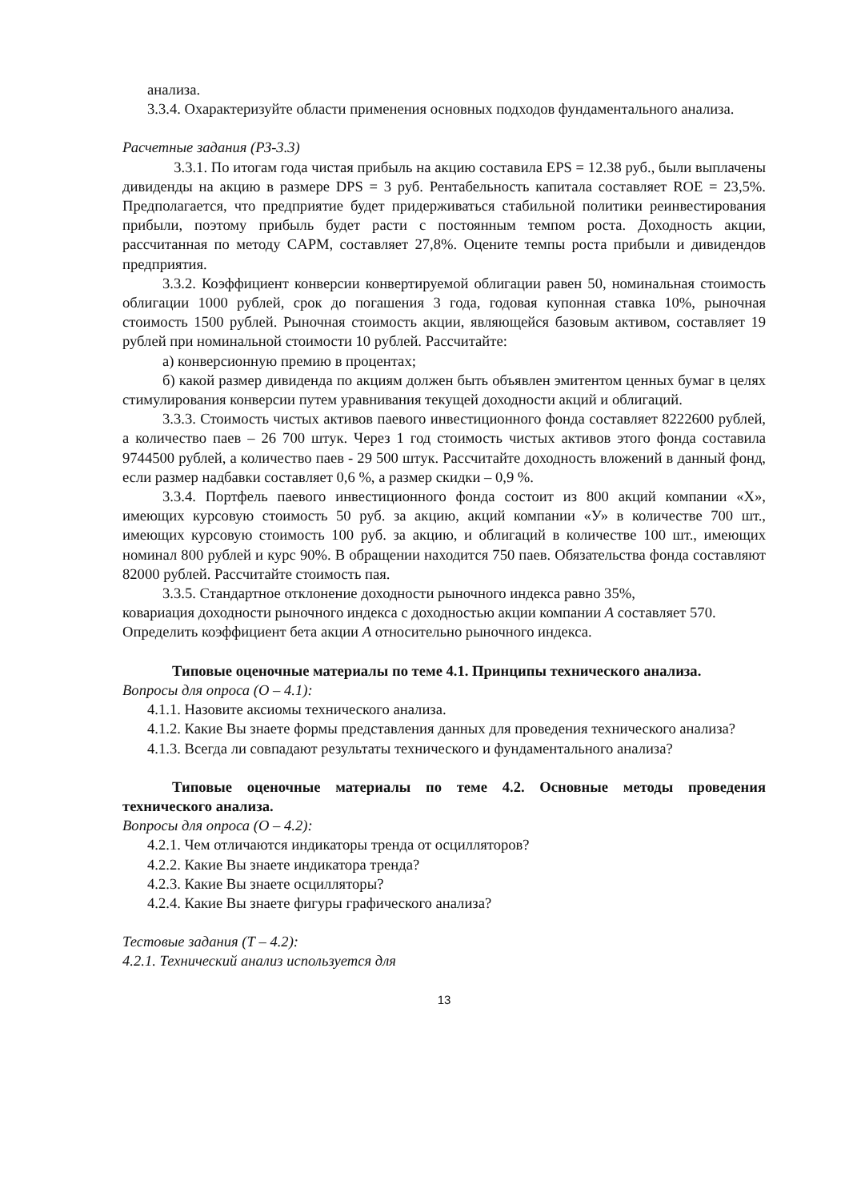анализа.
3.3.4. Охарактеризуйте области применения основных подходов фундаментального анализа.
Расчетные задания (РЗ-3.3)
3.3.1. По итогам года чистая прибыль на акцию составила EPS = 12.38 руб., были выплачены дивиденды на акцию в размере DPS = 3 руб. Рентабельность капитала составляет ROE = 23,5%. Предполагается, что предприятие будет придерживаться стабильной политики реинвестирования прибыли, поэтому прибыль будет расти с постоянным темпом роста. Доходность акции, рассчитанная по методу CAPM, составляет 27,8%. Оцените темпы роста прибыли и дивидендов предприятия.
3.3.2. Коэффициент конверсии конвертируемой облигации равен 50, номинальная стоимость облигации 1000 рублей, срок до погашения 3 года, годовая купонная ставка 10%, рыночная стоимость 1500 рублей. Рыночная стоимость акции, являющейся базовым активом, составляет 19 рублей при номинальной стоимости 10 рублей. Рассчитайте:
а) конверсионную премию в процентах;
б) какой размер дивиденда по акциям должен быть объявлен эмитентом ценных бумаг в целях стимулирования конверсии путем уравнивания текущей доходности акций и облигаций.
3.3.3. Стоимость чистых активов паевого инвестиционного фонда составляет 8222600 рублей, а количество паев – 26 700 штук. Через 1 год стоимость чистых активов этого фонда составила 9744500 рублей, а количество паев - 29 500 штук. Рассчитайте доходность вложений в данный фонд, если размер надбавки составляет 0,6 %, а размер скидки – 0,9 %.
3.3.4. Портфель паевого инвестиционного фонда состоит из 800 акций компании «Х», имеющих курсовую стоимость 50 руб. за акцию, акций компании «У» в количестве 700 шт., имеющих курсовую стоимость 100 руб. за акцию, и облигаций в количестве 100 шт., имеющих номинал 800 рублей и курс 90%. В обращении находится 750 паев. Обязательства фонда составляют 82000 рублей. Рассчитайте стоимость пая.
3.3.5. Стандартное отклонение доходности рыночного индекса равно 35%,
ковариация доходности рыночного индекса с доходностью акции компании А составляет 570. Определить коэффициент бета акции А относительно рыночного индекса.
Типовые оценочные материалы по теме 4.1. Принципы технического анализа.
Вопросы для опроса (О – 4.1):
4.1.1. Назовите аксиомы технического анализа.
4.1.2. Какие Вы знаете формы представления данных для проведения технического анализа?
4.1.3. Всегда ли совпадают результаты технического и фундаментального анализа?
Типовые оценочные материалы по теме 4.2. Основные методы проведения технического анализа.
Вопросы для опроса (О – 4.2):
4.2.1. Чем отличаются индикаторы тренда от осцилляторов?
4.2.2. Какие Вы знаете индикатора тренда?
4.2.3. Какие Вы знаете осцилляторы?
4.2.4. Какие Вы знаете фигуры графического анализа?
Тестовые задания (Т – 4.2):
4.2.1. Технический анализ используется для
13